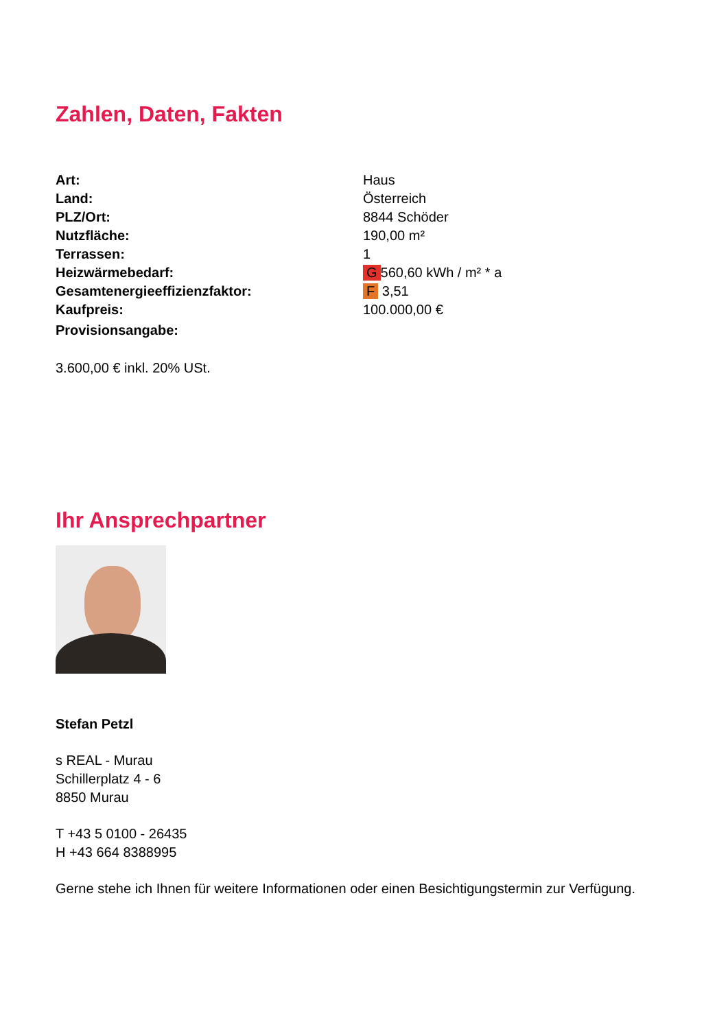Zahlen, Daten, Fakten
| Art: | Haus |
| Land: | Österreich |
| PLZ/Ort: | 8844 Schöder |
| Nutzfläche: | 190,00 m² |
| Terrassen: | 1 |
| Heizwärmebedarf: | G 560,60 kWh / m² * a |
| Gesamtenergieeffizienzfaktor: | F 3,51 |
| Kaufpreis: | 100.000,00 € |
| Provisionsangabe: | |
3.600,00 € inkl. 20% USt.
Ihr Ansprechpartner
Stefan Petzl
s REAL - Murau
Schillerplatz 4 - 6
8850 Murau
T +43 5 0100 - 26435
H +43 664 8388995
Gerne stehe ich Ihnen für weitere Informationen oder einen Besichtigungstermin zur Verfügung.